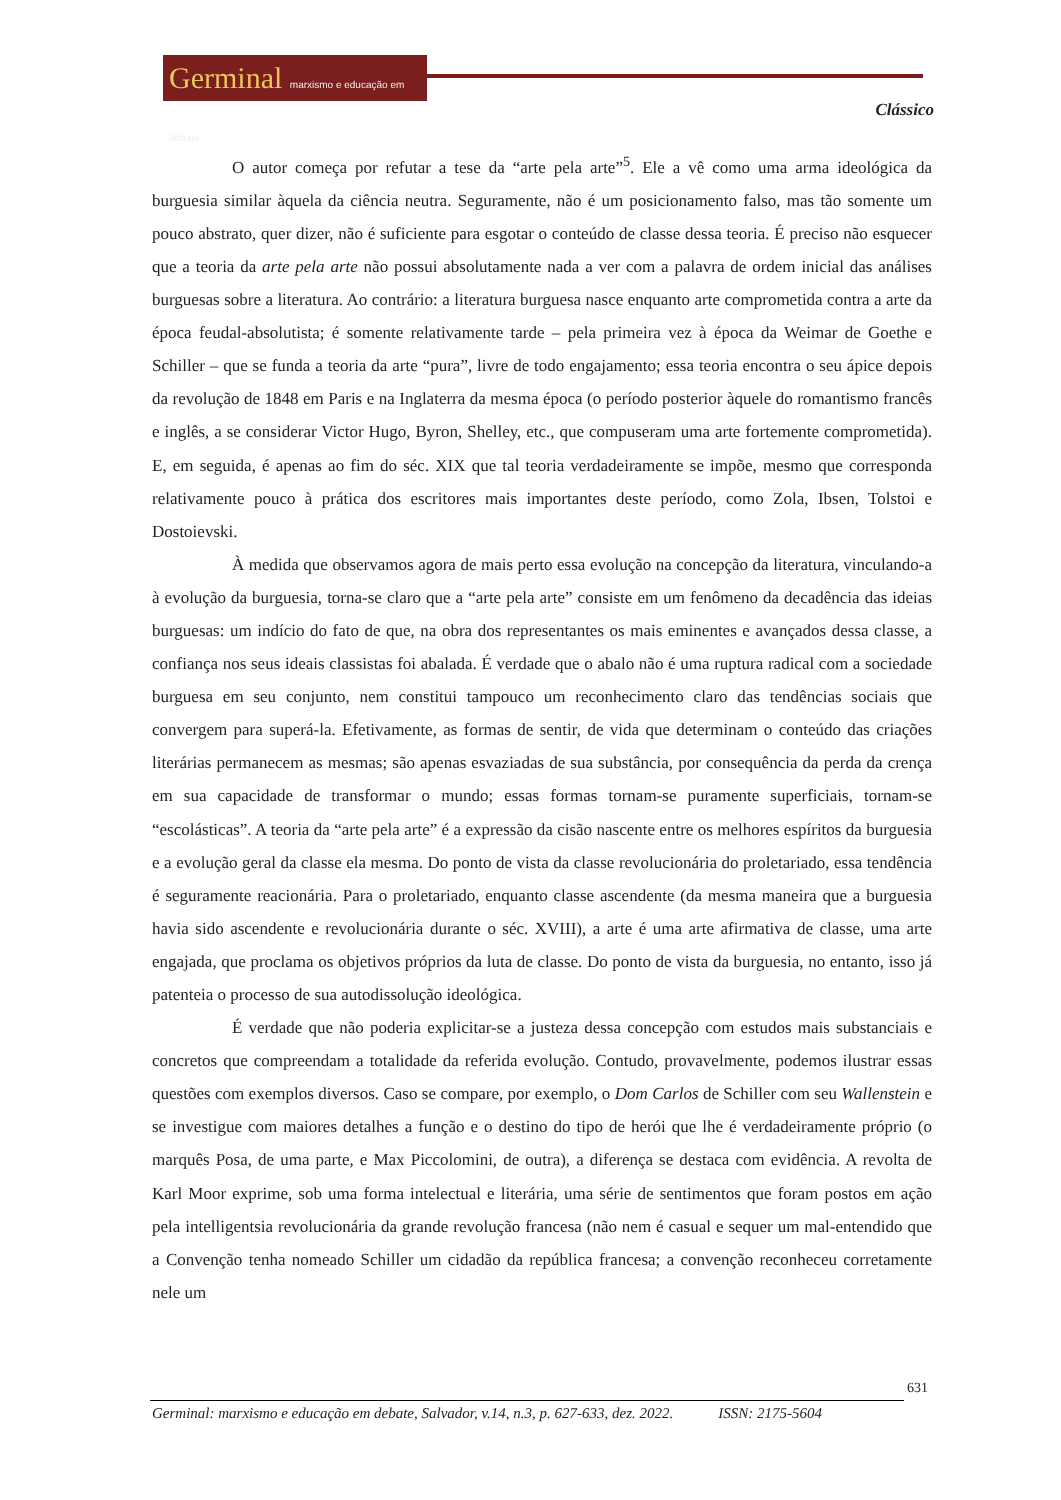Germinal marxismo e educação em debate
Clássico
O autor começa por refutar a tese da “arte pela arte”<sup>5</sup>. Ele a vê como uma arma ideológica da burguesia similar àquela da ciência neutra. Seguramente, não é um posicionamento falso, mas tão somente um pouco abstrato, quer dizer, não é suficiente para esgotar o conteúdo de classe dessa teoria. É preciso não esquecer que a teoria da arte pela arte não possui absolutamente nada a ver com a palavra de ordem inicial das análises burguesas sobre a literatura. Ao contrário: a literatura burguesa nasce enquanto arte comprometida contra a arte da época feudal-absolutista; é somente relativamente tarde – pela primeira vez à época da Weimar de Goethe e Schiller – que se funda a teoria da arte “pura”, livre de todo engajamento; essa teoria encontra o seu ápice depois da revolução de 1848 em Paris e na Inglaterra da mesma época (o período posterior àquele do romantismo francês e inglês, a se considerar Victor Hugo, Byron, Shelley, etc., que compuseram uma arte fortemente comprometida). E, em seguida, é apenas ao fim do séc. XIX que tal teoria verdadeiramente se impõe, mesmo que corresponda relativamente pouco à prática dos escritores mais importantes deste período, como Zola, Ibsen, Tolstoi e Dostoievski.
À medida que observamos agora de mais perto essa evolução na concepção da literatura, vinculando-a à evolução da burguesia, torna-se claro que a “arte pela arte” consiste em um fenômeno da decadência das ideias burguesas: um indício do fato de que, na obra dos representantes os mais eminentes e avançados dessa classe, a confiança nos seus ideais classistas foi abalada. É verdade que o abalo não é uma ruptura radical com a sociedade burguesa em seu conjunto, nem constitui tampouco um reconhecimento claro das tendências sociais que convergem para superá-la. Efetivamente, as formas de sentir, de vida que determinam o conteúdo das criações literárias permanecem as mesmas; são apenas esvaziadas de sua substância, por consequência da perda da crença em sua capacidade de transformar o mundo; essas formas tornam-se puramente superficiais, tornam-se “escolásticas”. A teoria da “arte pela arte” é a expressão da cisão nascente entre os melhores espíritos da burguesia e a evolução geral da classe ela mesma. Do ponto de vista da classe revolucionária do proletariado, essa tendência é seguramente reacionária. Para o proletariado, enquanto classe ascendente (da mesma maneira que a burguesia havia sido ascendente e revolucionária durante o séc. XVIII), a arte é uma arte afirmativa de classe, uma arte engajada, que proclama os objetivos próprios da luta de classe. Do ponto de vista da burguesia, no entanto, isso já patenteia o processo de sua autodissolução ideológica.
É verdade que não poderia explicitar-se a justeza dessa concepção com estudos mais substanciais e concretos que compreendam a totalidade da referida evolução. Contudo, provavelmente, podemos ilustrar essas questões com exemplos diversos. Caso se compare, por exemplo, o Dom Carlos de Schiller com seu Wallenstein e se investigue com maiores detalhes a função e o destino do tipo de herói que lhe é verdadeiramente próprio (o marquês Posa, de uma parte, e Max Piccolomini, de outra), a diferença se destaca com evidência. A revolta de Karl Moor exprime, sob uma forma intelectual e literária, uma série de sentimentos que foram postos em ação pela intelligentsia revolucionária da grande revolução francesa (não nem é casual e sequer um mal-entendido que a Convenção tenha nomeado Schiller um cidadão da república francesa; a convenção reconheceu corretamente nele um
631
Germinal: marxismo e educação em debate, Salvador, v.14, n.3, p. 627-633, dez. 2022. ISSN: 2175-5604